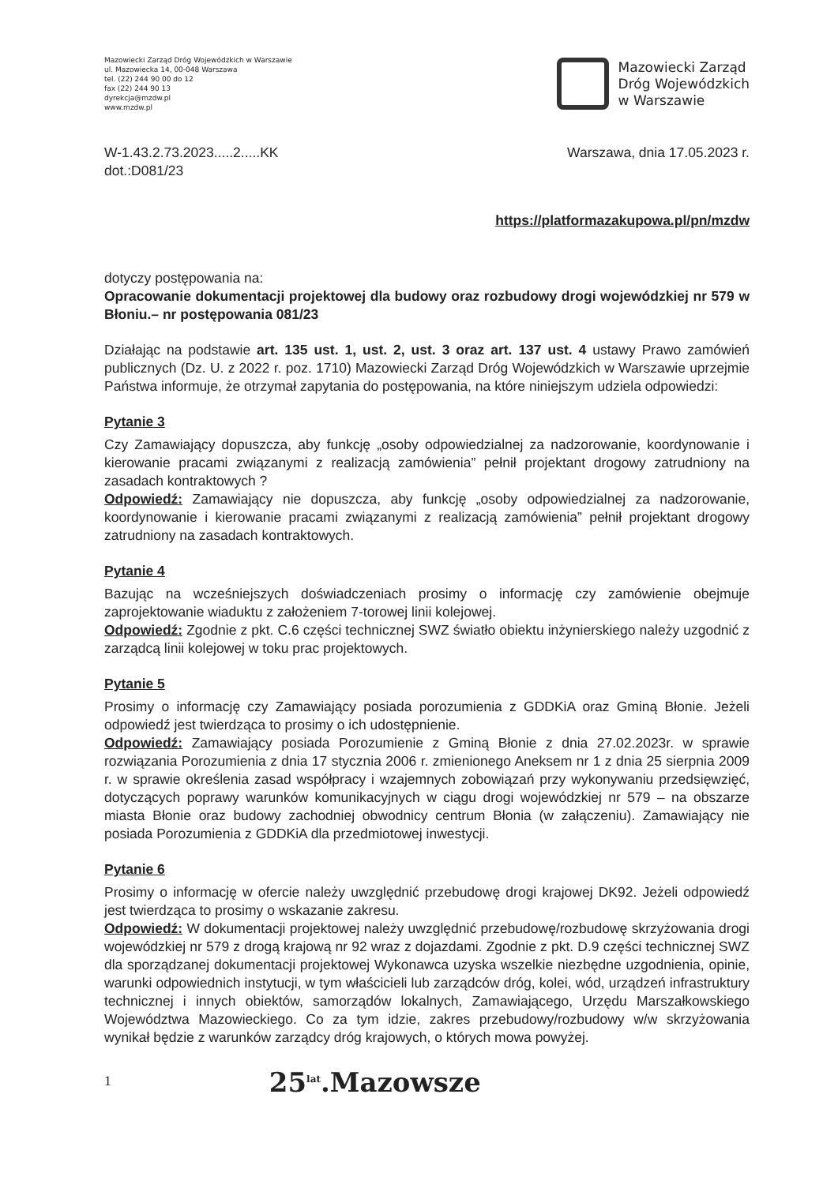Mazowiecki Zarząd Dróg Wojewódzkich w Warszawie
ul. Mazowiecka 14, 00-048 Warszawa
tel. (22) 244 90 00 do 12
fax (22) 244 90 13
dyrekcja@mzdw.pl
www.mzdw.pl
Mazowiecki Zarząd
Dróg Wojewódzkich
w Warszawie
W-1.43.2.73.2023.....2.....KK
dot.:D081/23
Warszawa, dnia 17.05.2023 r.
https://platformazakupowa.pl/pn/mzdw
dotyczy postępowania na:
Opracowanie dokumentacji projektowej dla budowy oraz rozbudowy drogi wojewódzkiej nr 579 w Błoniu.– nr postępowania 081/23
Działając na podstawie art. 135 ust. 1, ust. 2, ust. 3 oraz art. 137 ust. 4 ustawy Prawo zamówień publicznych (Dz. U. z 2022 r. poz. 1710) Mazowiecki Zarząd Dróg Wojewódzkich w Warszawie uprzejmie Państwa informuje, że otrzymał zapytania do postępowania, na które niniejszym udziela odpowiedzi:
Pytanie 3
Czy Zamawiający dopuszcza, aby funkcję „osoby odpowiedzialnej za nadzorowanie, koordynowanie i kierowanie pracami związanymi z realizacją zamówienia” pełnił projektant drogowy zatrudniony na zasadach kontraktowych ?
Odpowiedź: Zamawiający nie dopuszcza, aby funkcję „osoby odpowiedzialnej za nadzorowanie, koordynowanie i kierowanie pracami związanymi z realizacją zamówienia” pełnił projektant drogowy zatrudniony na zasadach kontraktowych.
Pytanie 4
Bazując na wcześniejszych doświadczeniach prosimy o informację czy zamówienie obejmuje zaprojektowanie wiaduktu z założeniem 7-torowej linii kolejowej.
Odpowiedź: Zgodnie z pkt. C.6 części technicznej SWZ światło obiektu inżynierskiego należy uzgodnić z zarządcą linii kolejowej w toku prac projektowych.
Pytanie 5
Prosimy o informację czy Zamawiający posiada porozumienia z GDDKiA oraz Gminą Błonie. Jeżeli odpowiedź jest twierdząca to prosimy o ich udostępnienie.
Odpowiedź: Zamawiający posiada Porozumienie z Gminą Błonie z dnia 27.02.2023r. w sprawie rozwiązania Porozumienia z dnia 17 stycznia 2006 r. zmienionego Aneksem nr 1 z dnia 25 sierpnia 2009 r. w sprawie określenia zasad współpracy i wzajemnych zobowiązań przy wykonywaniu przedsięwzięć, dotyczących poprawy warunków komunikacyjnych w ciągu drogi wojewódzkiej nr 579 – na obszarze miasta Błonie oraz budowy zachodniej obwodnicy centrum Błonia (w załączeniu). Zamawiający nie posiada Porozumienia z GDDKiA dla przedmiotowej inwestycji.
Pytanie 6
Prosimy o informację w ofercie należy uwzględnić przebudowę drogi krajowej DK92. Jeżeli odpowiedź jest twierdząca to prosimy o wskazanie zakresu.
Odpowiedź: W dokumentacji projektowej należy uwzględnić przebudowę/rozbudowę skrzyżowania drogi wojewódzkiej nr 579 z drogą krajową nr 92 wraz z dojazdami. Zgodnie z pkt. D.9 części technicznej SWZ dla sporządzanej dokumentacji projektowej Wykonawca uzyska wszelkie niezbędne uzgodnienia, opinie, warunki odpowiednich instytucji, w tym właścicieli lub zarządców dróg, kolei, wód, urządzeń infrastruktury technicznej i innych obiektów, samorządów lokalnych, Zamawiającego, Urzędu Marszałkowskiego Województwa Mazowieckiego. Co za tym idzie, zakres przebudowy/rozbudowy w/w skrzyżowania wynikał będzie z warunków zarządcy dróg krajowych, o których mowa powyżej.
1
25<sup>lat</sup>.Mazowsze